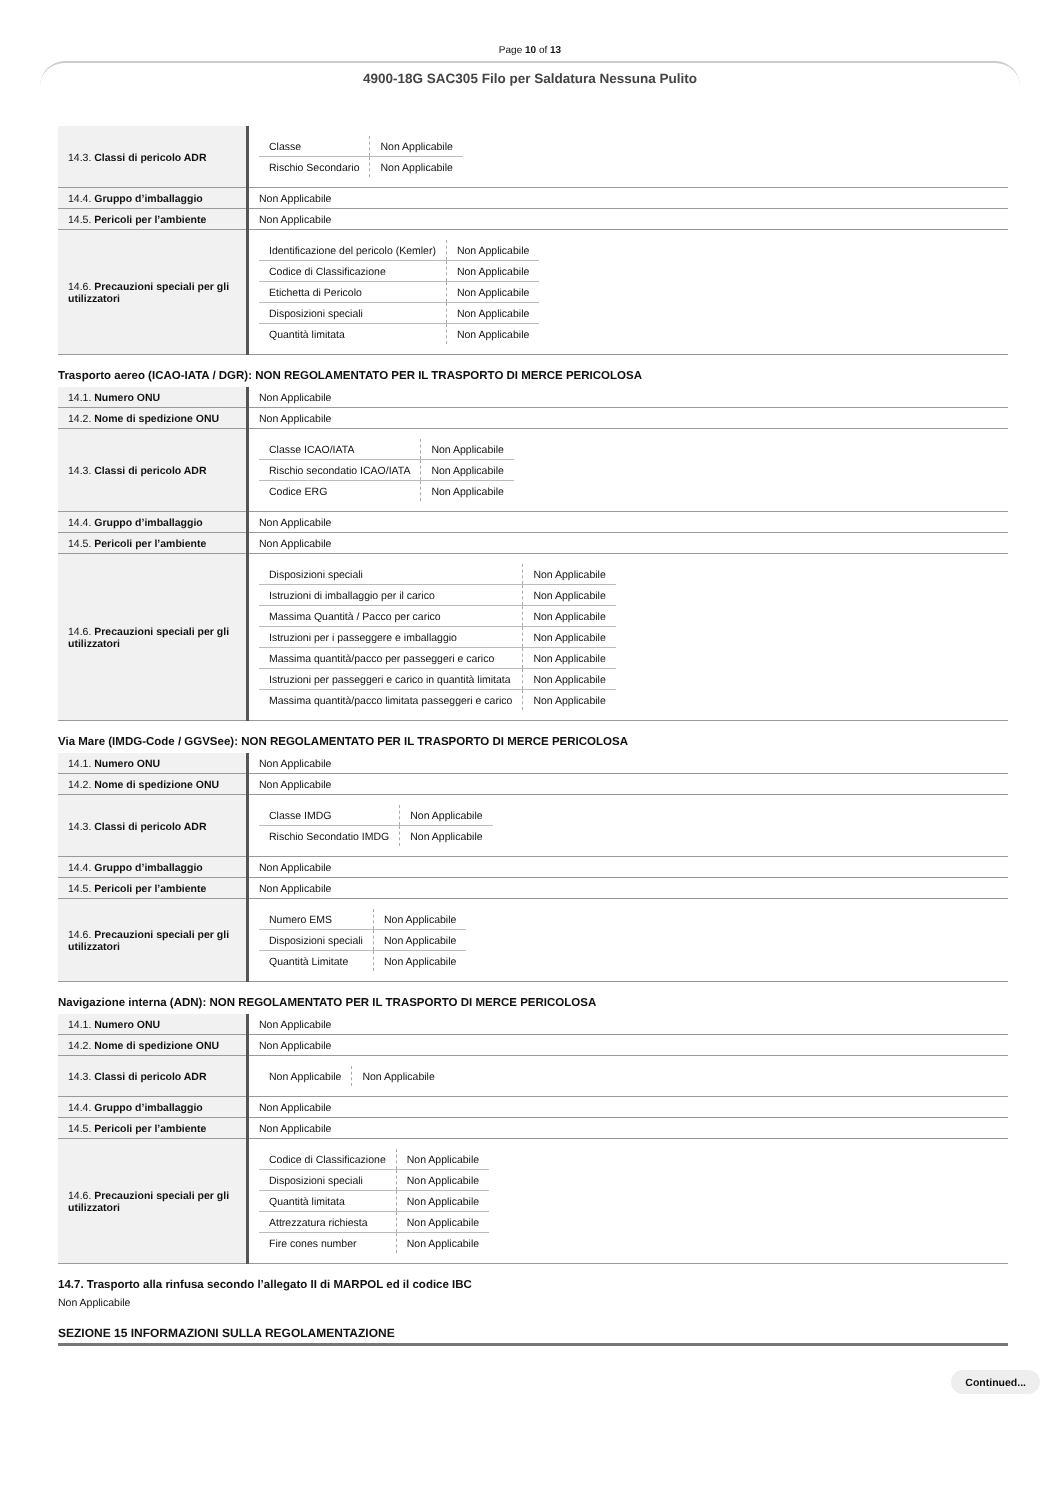Page 10 of 13
4900-18G SAC305 Filo per Saldatura Nessuna Pulito
| 14.3. Classi di pericolo ADR | / Classe / Non Applicabile / / Rischio Secondario / Non Applicabile / |
| 14.4. Gruppo d’imballaggio | Non Applicabile |
| 14.5. Pericoli per l’ambiente | Non Applicabile |
| 14.6. Precauzioni speciali per gli utilizzatori | / Identificazione del pericolo (Kemler) / Non Applicabile / / Codice di Classificazione / Non Applicabile / / Etichetta di Pericolo / Non Applicabile / / Disposizioni speciali / Non Applicabile / / Quantità limitata / Non Applicabile / |
Trasporto aereo (ICAO-IATA / DGR): NON REGOLAMENTATO PER IL TRASPORTO DI MERCE PERICOLOSA
| 14.1. Numero ONU | Non Applicabile |
| 14.2. Nome di spedizione ONU | Non Applicabile |
| 14.3. Classi di pericolo ADR | / Classe ICAO/IATA / Non Applicabile / / Rischio secondatio ICAO/IATA / Non Applicabile / / Codice ERG / Non Applicabile / |
| 14.4. Gruppo d’imballaggio | Non Applicabile |
| 14.5. Pericoli per l’ambiente | Non Applicabile |
| 14.6. Precauzioni speciali per gli utilizzatori | / Disposizioni speciali / Non Applicabile / / Istruzioni di imballaggio per il carico / Non Applicabile / / Massima Quantità / Pacco per carico / Non Applicabile / / Istruzioni per i passeggere e imballaggio / Non Applicabile / / Massima quantità/pacco per passeggeri e carico / Non Applicabile / / Istruzioni per passeggeri e carico in quantità limitata / Non Applicabile / / Massima quantità/pacco limitata passeggeri e carico / Non Applicabile / |
Via Mare (IMDG-Code / GGVSee): NON REGOLAMENTATO PER IL TRASPORTO DI MERCE PERICOLOSA
| 14.1. Numero ONU | Non Applicabile |
| 14.2. Nome di spedizione ONU | Non Applicabile |
| 14.3. Classi di pericolo ADR | / Classe IMDG / Non Applicabile / / Rischio Secondatio IMDG / Non Applicabile / |
| 14.4. Gruppo d’imballaggio | Non Applicabile |
| 14.5. Pericoli per l’ambiente | Non Applicabile |
| 14.6. Precauzioni speciali per gli utilizzatori | / Numero EMS / Non Applicabile / / Disposizioni speciali / Non Applicabile / / Quantità Limitate / Non Applicabile / |
Navigazione interna (ADN): NON REGOLAMENTATO PER IL TRASPORTO DI MERCE PERICOLOSA
| 14.1. Numero ONU | Non Applicabile |
| 14.2. Nome di spedizione ONU | Non Applicabile |
| 14.3. Classi di pericolo ADR | / Non Applicabile / Non Applicabile / |
| 14.4. Gruppo d’imballaggio | Non Applicabile |
| 14.5. Pericoli per l’ambiente | Non Applicabile |
| 14.6. Precauzioni speciali per gli utilizzatori | / Codice di Classificazione / Non Applicabile / / Disposizioni speciali / Non Applicabile / / Quantità limitata / Non Applicabile / / Attrezzatura richiesta / Non Applicabile / / Fire cones number / Non Applicabile / |
14.7. Trasporto alla rinfusa secondo l’allegato II di MARPOL ed il codice IBC
Non Applicabile
SEZIONE 15 INFORMAZIONI SULLA REGOLAMENTAZIONE
Continued...